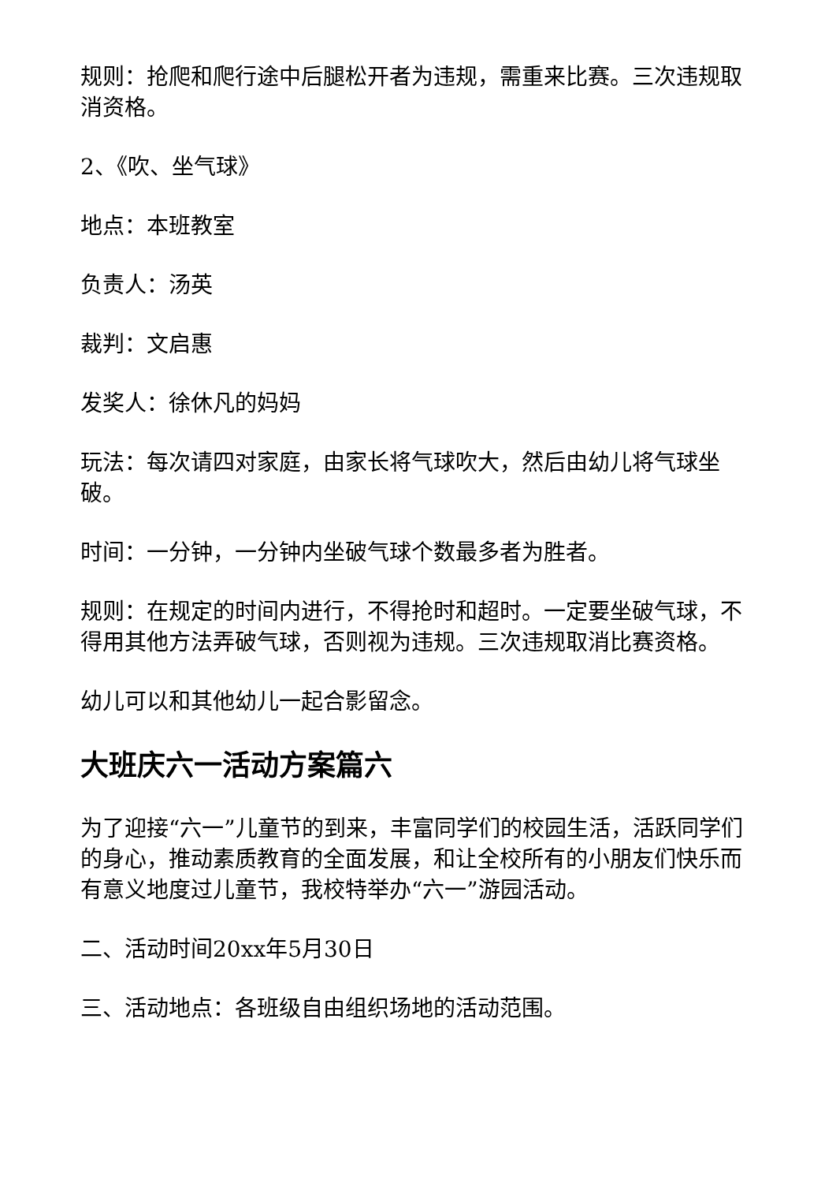规则：抢爬和爬行途中后腿松开者为违规，需重来比赛。三次违规取消资格。
2、《吹、坐气球》
地点：本班教室
负责人：汤英
裁判：文启惠
发奖人：徐休凡的妈妈
玩法：每次请四对家庭，由家长将气球吹大，然后由幼儿将气球坐破。
时间：一分钟，一分钟内坐破气球个数最多者为胜者。
规则：在规定的时间内进行，不得抢时和超时。一定要坐破气球，不得用其他方法弄破气球，否则视为违规。三次违规取消比赛资格。
幼儿可以和其他幼儿一起合影留念。
大班庆六一活动方案篇六
为了迎接“六一”儿童节的到来，丰富同学们的校园生活，活跃同学们的身心，推动素质教育的全面发展，和让全校所有的小朋友们快乐而有意义地度过儿童节，我校特举办“六一”游园活动。
二、活动时间20xx年5月30日
三、活动地点：各班级自由组织场地的活动范围。